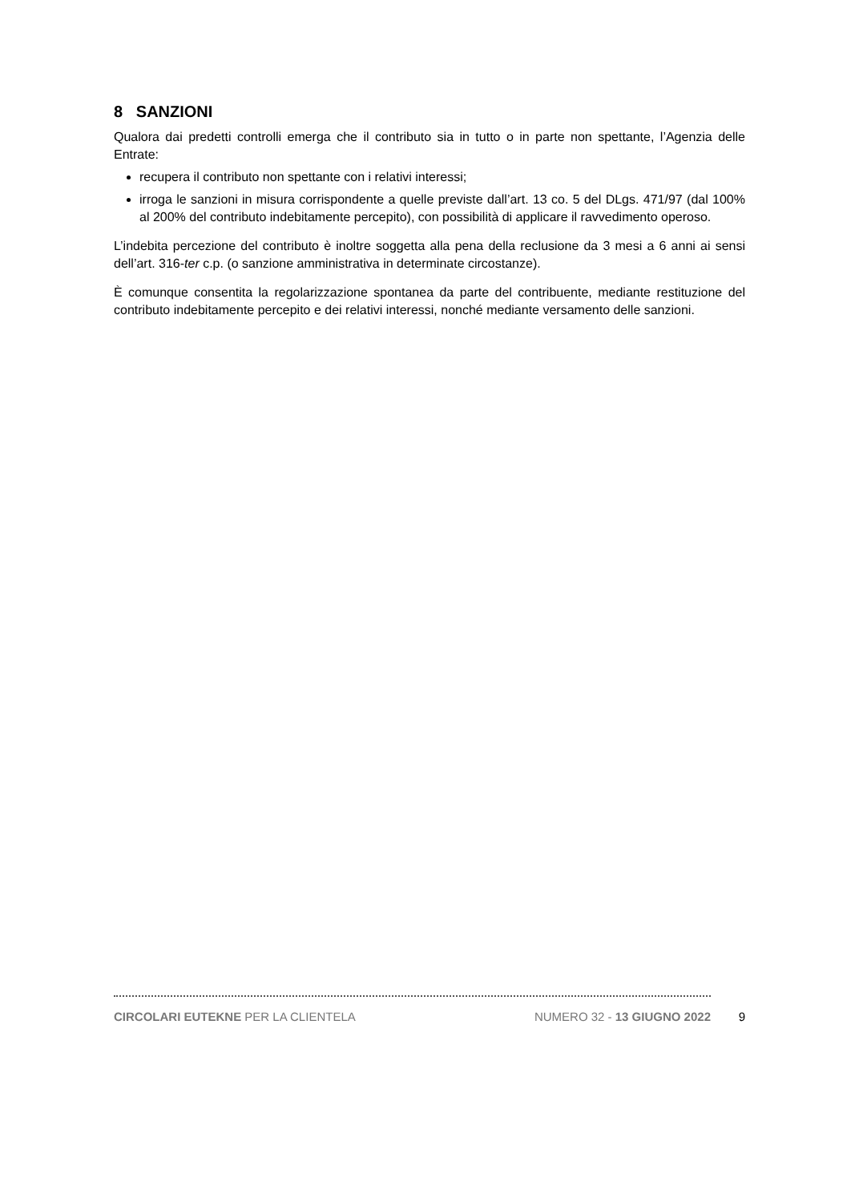8 SANZIONI
Qualora dai predetti controlli emerga che il contributo sia in tutto o in parte non spettante, l’Agenzia delle Entrate:
recupera il contributo non spettante con i relativi interessi;
irroga le sanzioni in misura corrispondente a quelle previste dall’art. 13 co. 5 del DLgs. 471/97 (dal 100% al 200% del contributo indebitamente percepito), con possibilità di applicare il ravvedimento operoso.
L’indebita percezione del contributo è inoltre soggetta alla pena della reclusione da 3 mesi a 6 anni ai sensi dell’art. 316-ter c.p. (o sanzione amministrativa in determinate circostanze).
È comunque consentita la regolarizzazione spontanea da parte del contribuente, mediante restituzione del contributo indebitamente percepito e dei relativi interessi, nonché mediante versamento delle sanzioni.
CIRCOLARI EUTEKNE PER LA CLIENTELA NUMERO 32 - 13 GIUGNO 2022 9